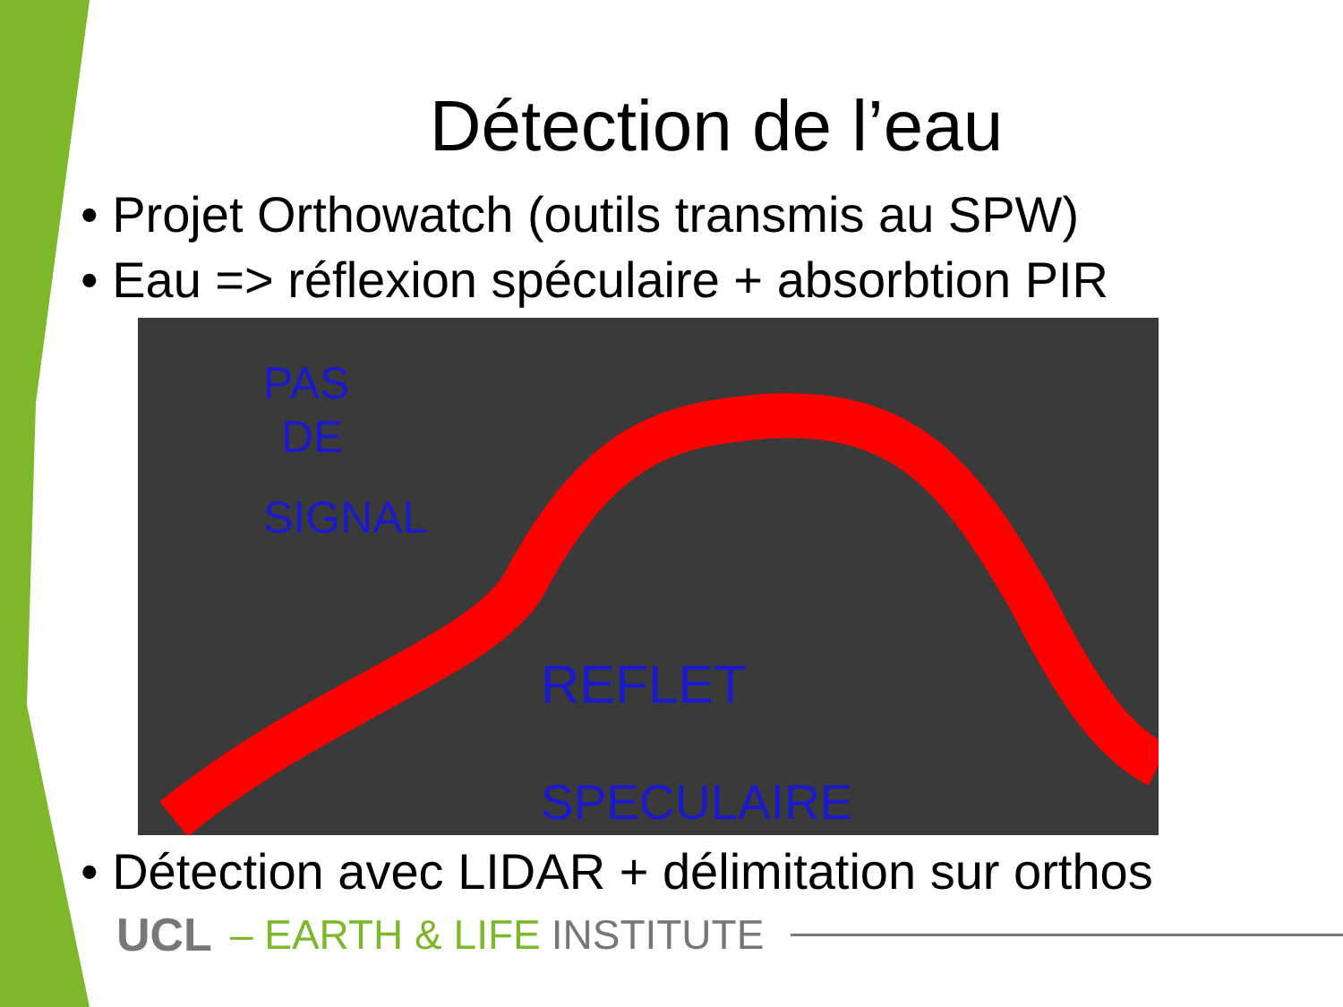Détection de l’eau
• Projet Orthowatch (outils transmis au SPW)
• Eau => réflexion spéculaire + absorbtion PIR
PAS
DE
SIGNAL
REFLET
SPECULAIRE
• Détection avec LIDAR + délimitation sur orthos
UCL – EARTH & LIFE INSTITUTE